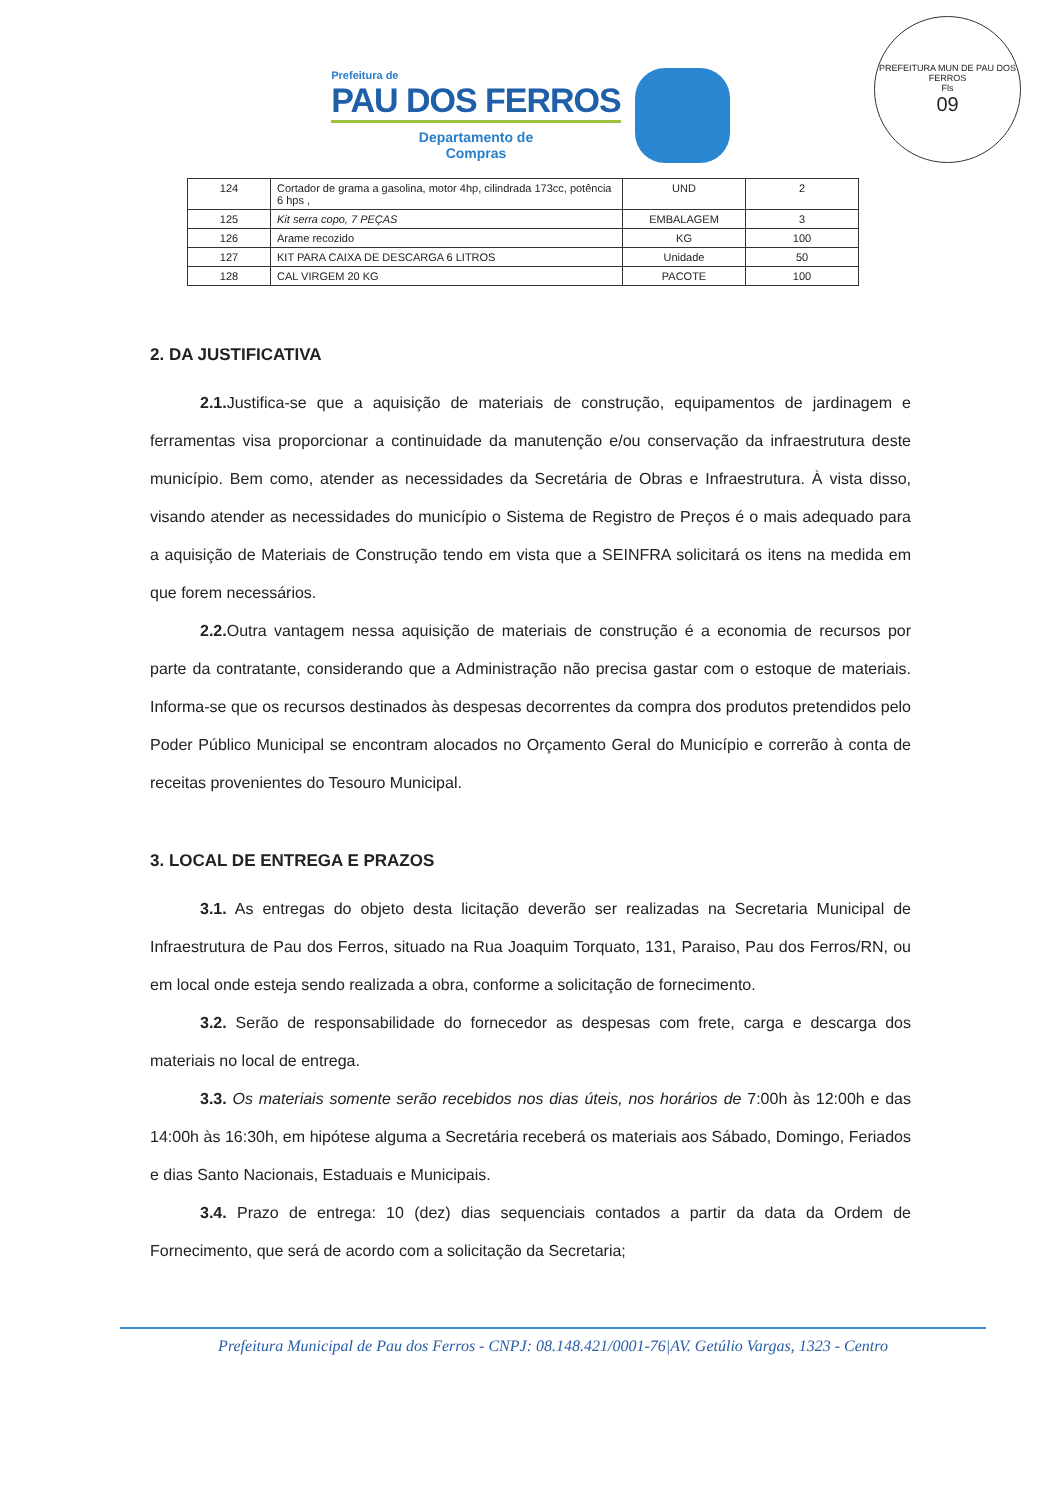Prefeitura de
PAU DOS FERROS
Departamento de
Compras
PREFEITURA MUN DE PAU DOS FERROS
Fls
09
| 124 | Cortador de grama a gasolina, motor 4hp, cilindrada 173cc, potência 6 hps , | UND | 2 |
| 125 | Kit serra copo, 7 PEÇAS | EMBALAGEM | 3 |
| 126 | Arame recozido | KG | 100 |
| 127 | KIT PARA CAIXA DE DESCARGA 6 LITROS | Unidade | 50 |
| 128 | CAL VIRGEM 20 KG | PACOTE | 100 |
2. DA JUSTIFICATIVA
2.1. Justifica-se que a aquisição de materiais de construção, equipamentos de jardinagem e ferramentas visa proporcionar a continuidade da manutenção e/ou conservação da infraestrutura deste município. Bem como, atender as necessidades da Secretária de Obras e Infraestrutura. À vista disso, visando atender as necessidades do município o Sistema de Registro de Preços é o mais adequado para a aquisição de Materiais de Construção tendo em vista que a SEINFRA solicitará os itens na medida em que forem necessários.
2.2. Outra vantagem nessa aquisição de materiais de construção é a economia de recursos por parte da contratante, considerando que a Administração não precisa gastar com o estoque de materiais. Informa-se que os recursos destinados às despesas decorrentes da compra dos produtos pretendidos pelo Poder Público Municipal se encontram alocados no Orçamento Geral do Município e correrão à conta de receitas provenientes do Tesouro Municipal.
3. LOCAL DE ENTREGA E PRAZOS
3.1. As entregas do objeto desta licitação deverão ser realizadas na Secretaria Municipal de Infraestrutura de Pau dos Ferros, situado na Rua Joaquim Torquato, 131, Paraiso, Pau dos Ferros/RN, ou em local onde esteja sendo realizada a obra, conforme a solicitação de fornecimento.
3.2. Serão de responsabilidade do fornecedor as despesas com frete, carga e descarga dos materiais no local de entrega.
3.3. Os materiais somente serão recebidos nos dias úteis, nos horários de 7:00h às 12:00h e das 14:00h às 16:30h, em hipótese alguma a Secretária receberá os materiais aos Sábado, Domingo, Feriados e dias Santo Nacionais, Estaduais e Municipais.
3.4. Prazo de entrega: 10 (dez) dias sequenciais contados a partir da data da Ordem de Fornecimento, que será de acordo com a solicitação da Secretaria;
Prefeitura Municipal de Pau dos Ferros - CNPJ: 08.148.421/0001-76|AV. Getúlio Vargas, 1323 - Centro